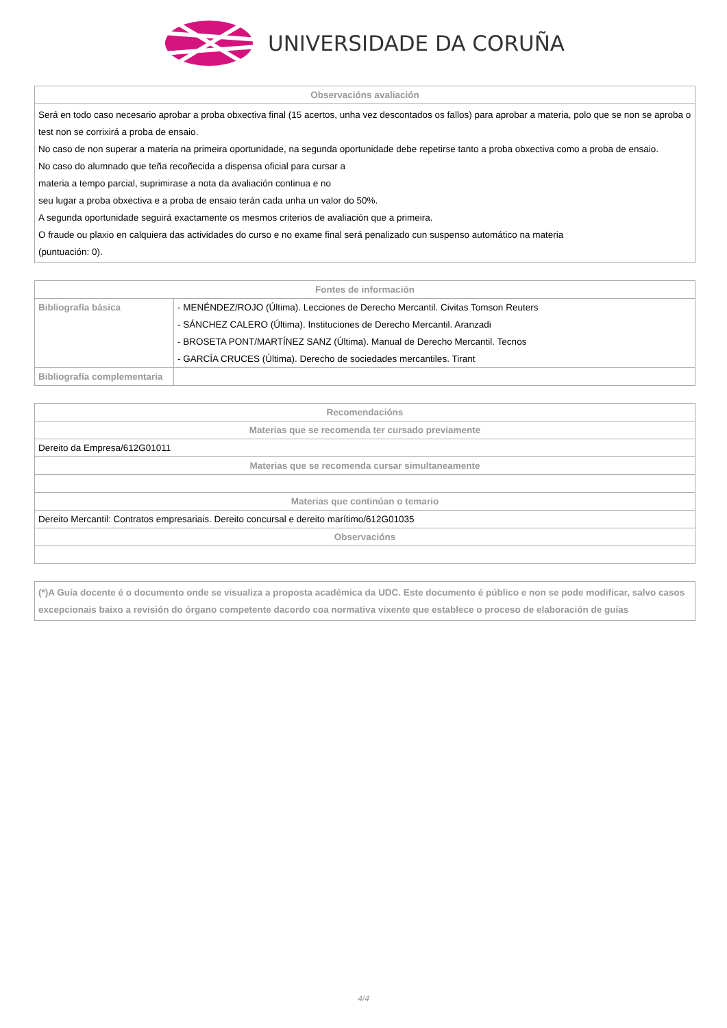UNIVERSIDADE DA CORUÑA
| Observacións avaliación |
| --- |
| Será en todo caso necesario aprobar a proba obxectiva final (15 acertos, unha vez descontados os fallos) para aprobar a materia, polo que se non se aproba o test non se corrixirá a proba de ensaio. No caso de non superar a materia na primeira oportunidade, na segunda oportunidade debe repetirse tanto a proba obxectiva como a proba de ensaio. No caso do alumnado que teña recoñecida a dispensa oficial para cursar a materia a tempo parcial, suprimirase a nota da avaliación continua e no seu lugar a proba obxectiva e a proba de ensaio terán cada unha un valor do 50%. A segunda oportunidade seguirá exactamente os mesmos criterios de avaliación que a primeira. O fraude ou plaxio en calquiera das actividades do curso e no exame final será penalizado cun suspenso automático na materia (puntuación: 0). |
| Fontes de información | |
| --- | --- |
| Bibliografía básica | - MENÉNDEZ/ROJO (Última). Lecciones de Derecho Mercantil. Civitas Tomson Reuters |
| | - SÁNCHEZ CALERO (Última). Instituciones de Derecho Mercantil. Aranzadi |
| | - BROSETA PONT/MARTÍNEZ SANZ (Última). Manual de Derecho Mercantil. Tecnos |
| | - GARCÍA CRUCES (Última). Derecho de sociedades mercantiles. Tirant |
| Bibliografía complementaria | |
| Recomendacións |
| --- |
| Materias que se recomenda ter cursado previamente |
| Dereito da Empresa/612G01011 |
| Materias que se recomenda cursar simultaneamente |
| Materias que continúan o temario |
| Dereito Mercantil: Contratos empresariais. Dereito concursal e dereito marítimo/612G01035 |
| Observacións |
| (*)A Guía docente é o documento onde se visualiza a proposta académica da UDC. Este documento é público e non se pode modificar, salvo casos excepcionais baixo a revisión do órgano competente dacordo coa normativa vixente que establece o proceso de elaboración de guías |
4/4